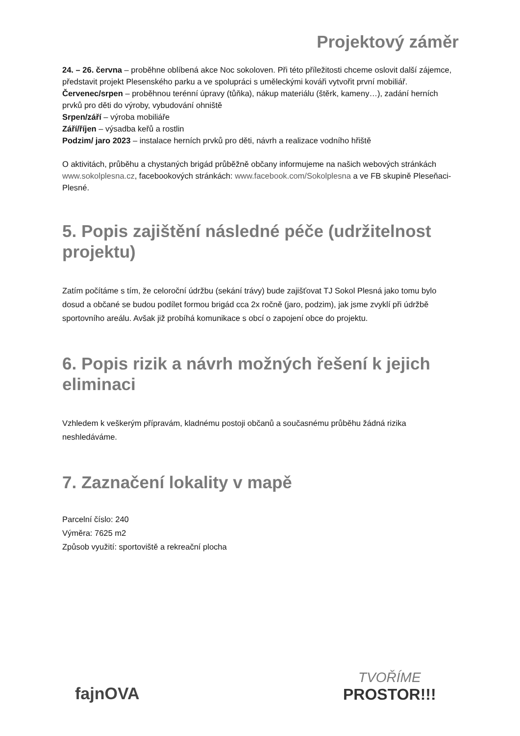Projektový záměr
24. – 26. června – proběhne oblíbená akce Noc sokoloven. Při této příležitosti chceme oslovit další zájemce, představit projekt Plesenského parku a ve spolupráci s uměleckými kováři vytvořit první mobiliář.
Červenec/srpen – proběhnou terénní úpravy (tůňka), nákup materiálu (štěrk, kameny…), zadání herních prvků pro děti do výroby, vybudování ohniště
Srpen/září – výroba mobiliáře
Září/říjen – výsadba keřů a rostlin
Podzim/ jaro 2023 – instalace herních prvků pro děti, návrh a realizace vodního hřiště
O aktivitách, průběhu a chystaných brigád průběžně občany informujeme na našich webových stránkách www.sokolplesna.cz, facebookových stránkách: www.facebook.com/Sokolplesna a ve FB skupině Pleseňaci-Plesné.
5. Popis zajištění následné péče (udržitelnost projektu)
Zatím počítáme s tím, že celoroční údržbu (sekání trávy) bude zajišťovat TJ Sokol Plesná jako tomu bylo dosud a občané se budou podílet formou brigád cca 2x ročně (jaro, podzim), jak jsme zvyklí při údržbě sportovního areálu. Avšak již probíhá komunikace s obcí o zapojení obce do projektu.
6. Popis rizik a návrh možných řešení k jejich eliminaci
Vzhledem k veškerým přípravám, kladnému postoji občanů a současnému průběhu žádná rizika neshledáváme.
7. Zaznačení lokality v mapě
Parcelní číslo: 240
Výměra: 7625 m2
Způsob využití: sportoviště a rekreační plocha
fajnOVA
TVOŘÍME
PROSTOR!!!